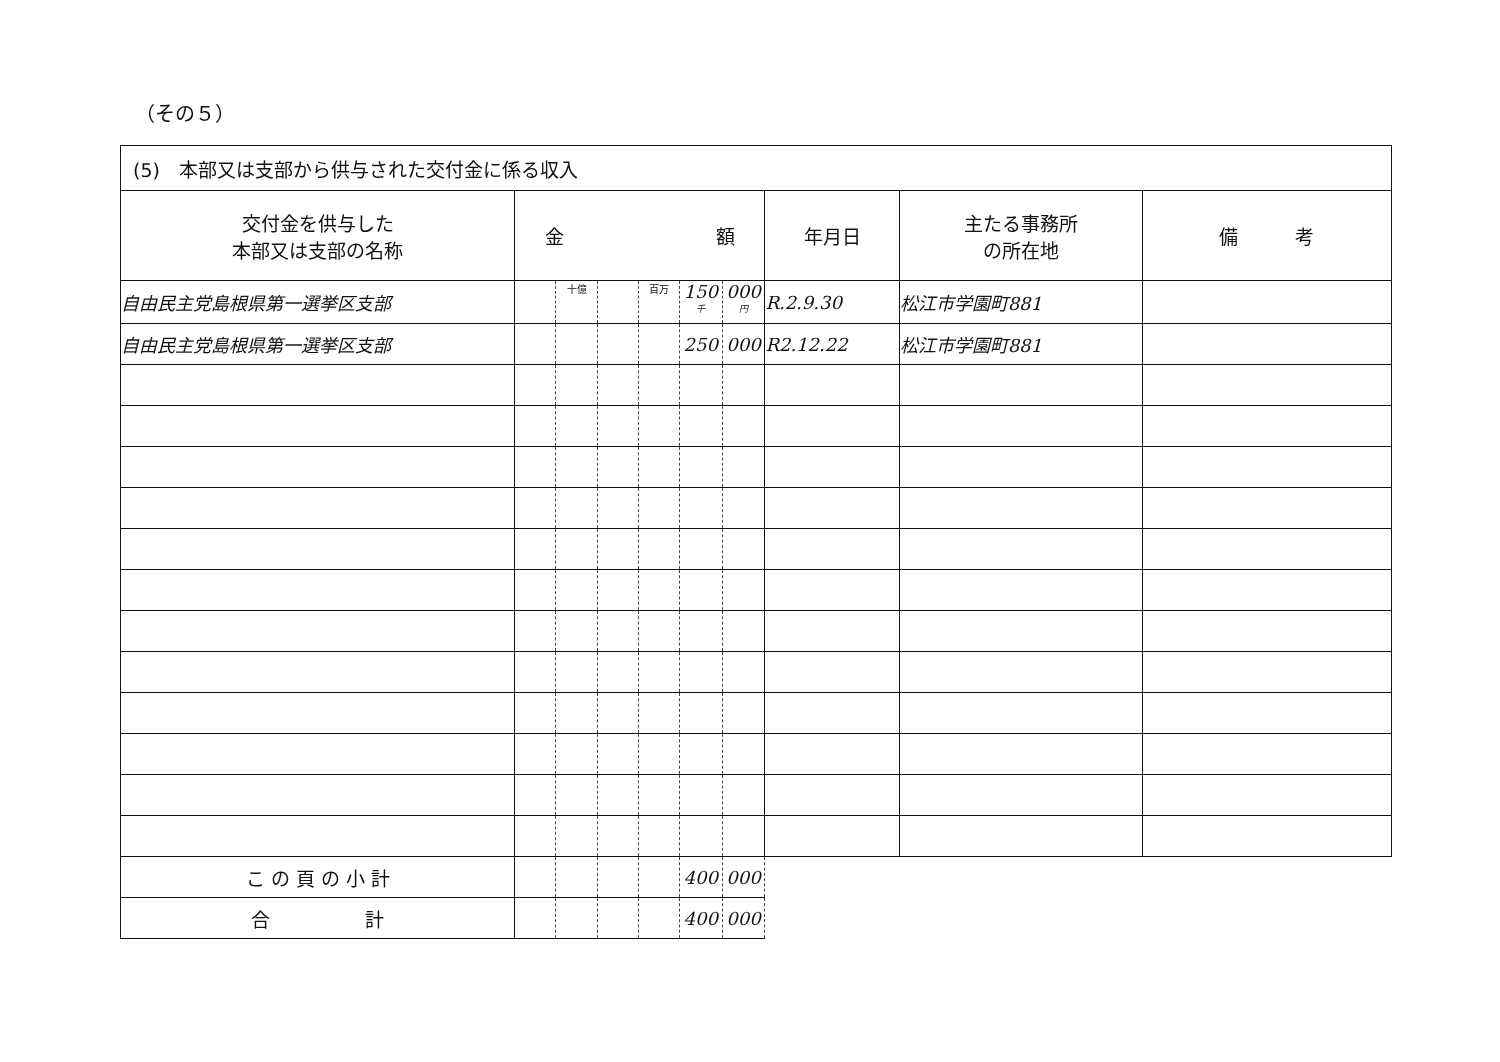（その５）
| (5) 本部又は支部から供与された交付金に係る収入 | | | | | | | | | |
| 交付金を供与した 本部又は支部の名称 | 金 額 | | | | | | 年月日 | 主たる事務所 の所在地 | 備 考 |
| 自由民主党島根県第一選挙区支部 | | 十億 | | 百万 | 150<sup>千</sup> | 000<sup>円</sup> | R.2.9.30 | 松江市学園町881 | |
| 自由民主党島根県第一選挙区支部 | | | | | 250 | 000 | R2.12.22 | 松江市学園町881 | |
| こ の 頁 の 小 計 | | | | | 400 | 000 | | | |
| 合 計 | | | | | 400 | 000 | | | |